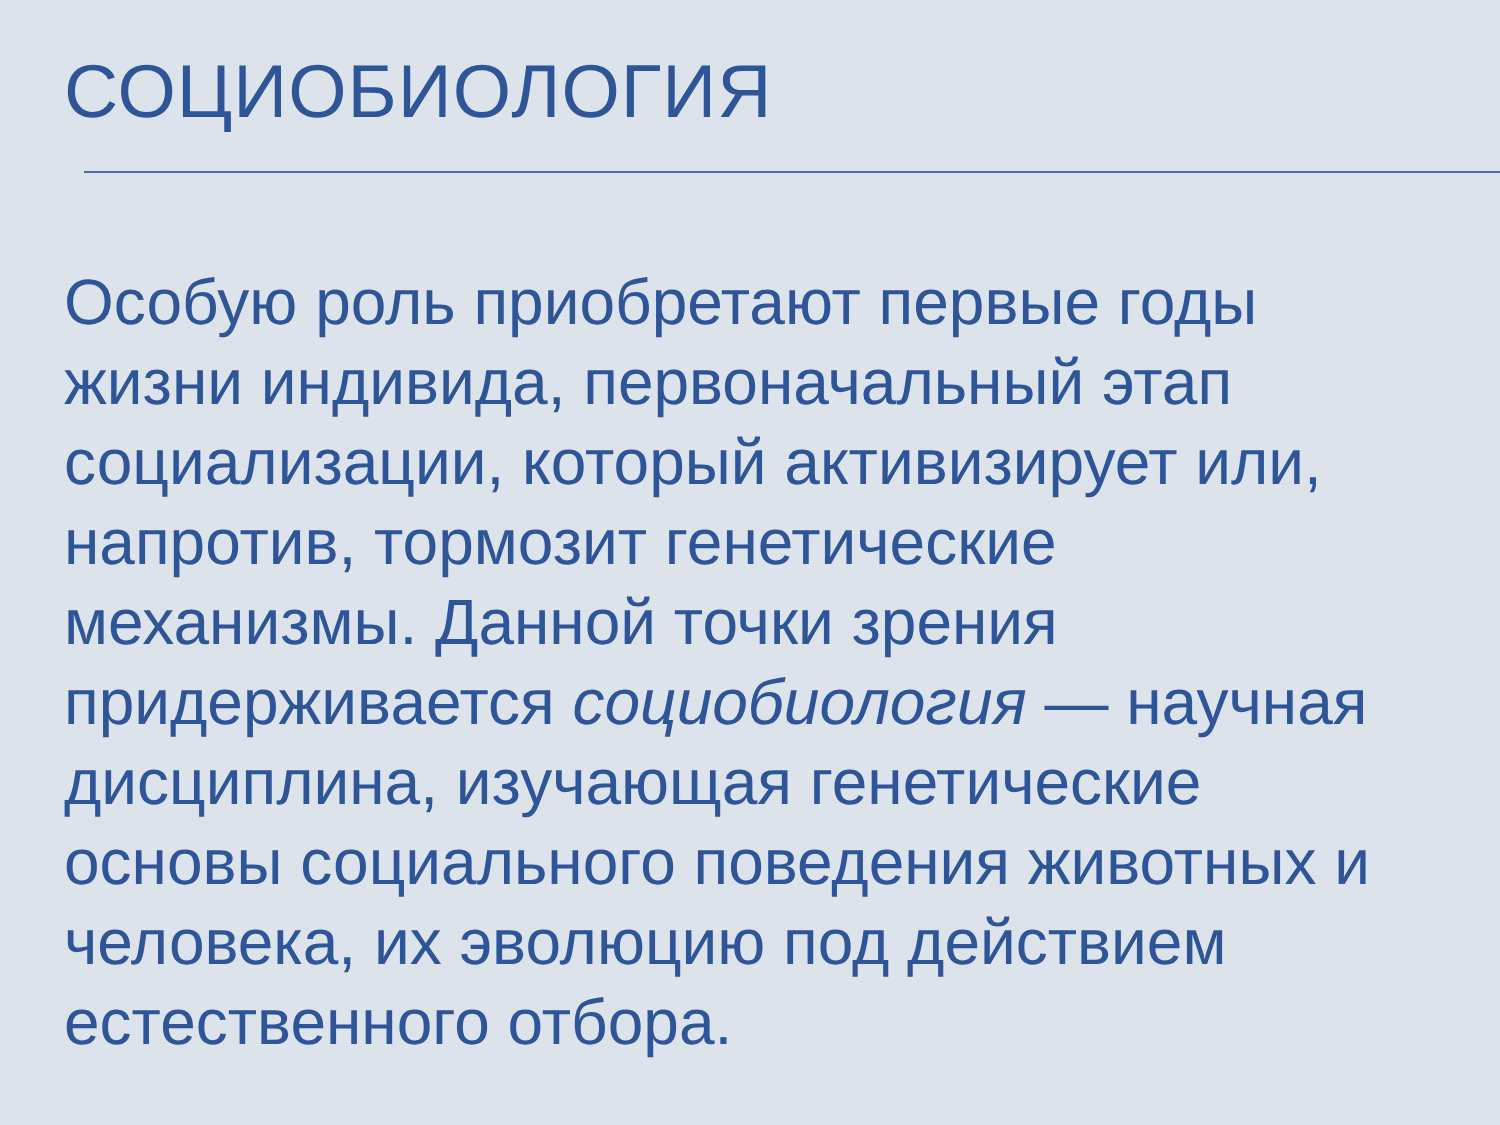СОЦИОБИОЛОГИЯ
Особую роль приобретают первые годы
жизни индивида, первоначальный этап
социализации, который активизирует или,
напротив, тормозит генетические
механизмы. Данной точки зрения
придерживается социобиология — научная
дисциплина, изучающая генетические
основы социального поведения животных и
человека, их эволюцию под действием
естественного отбора.